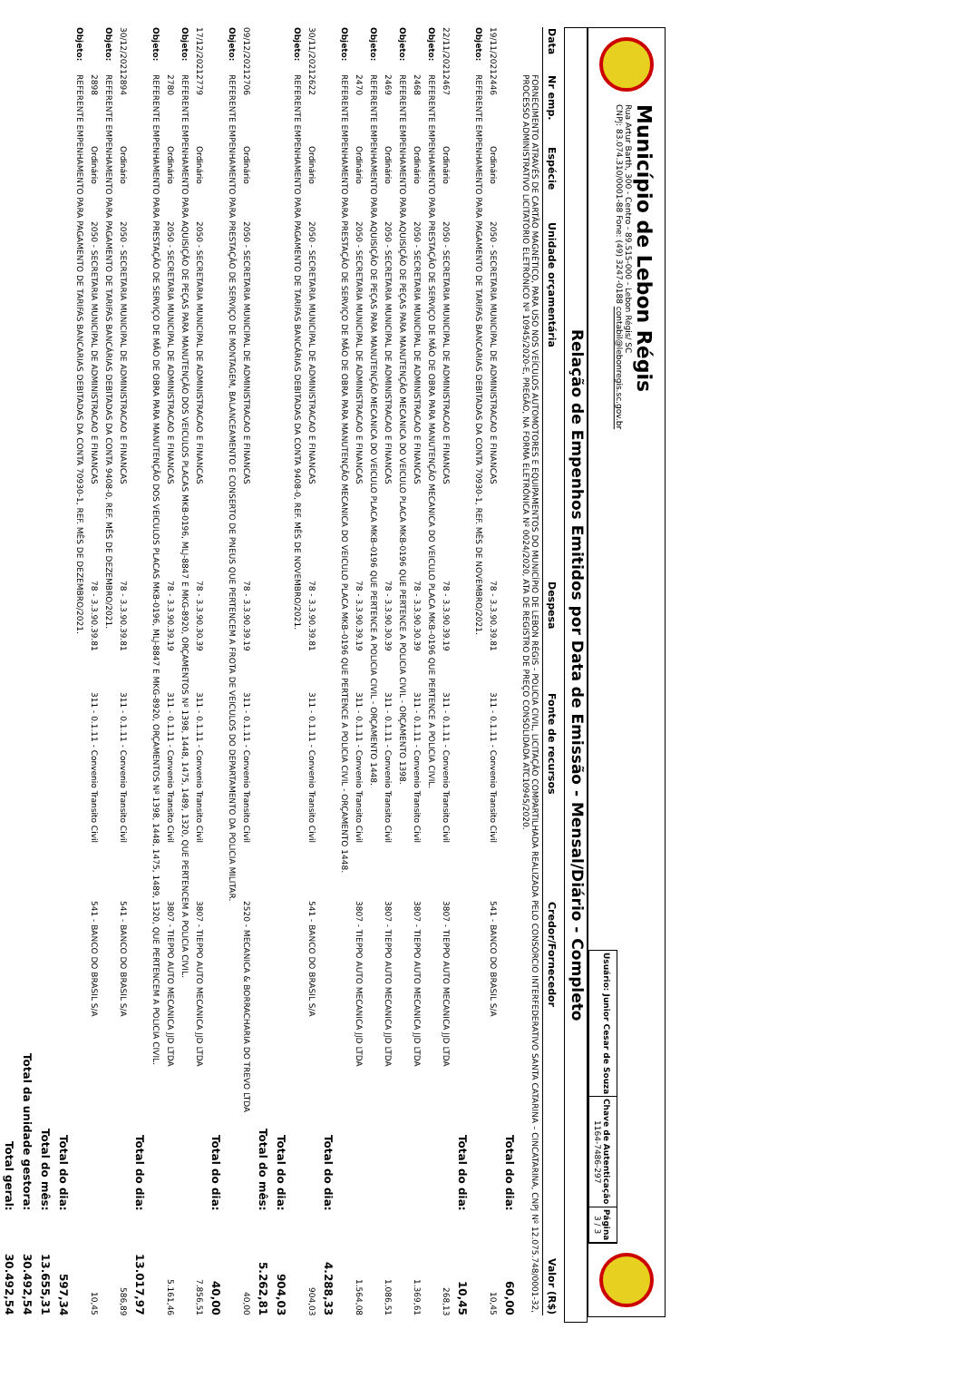Município de Lebon Régis
Rua Artur Barth, 300 - Centro - 89.515-000 - Lebon Régis/ SC
CNPJ: 83.074.310/0001-88 Fone: (49) 3247-0188 contabil@lebonregis.sc.gov.br
Usuário: Junior Cesar de Souza
Chave de Autenticação
1164-7486-297
Página
3 / 3
Relação de Empenhos Emitidos por Data de Emissão - Mensal/Diário - Completo
| Data | Nr emp. | Espécie | Unidade orçamentária | Despesa | Fonte de recursos | Credor/Fornecedor | Valor (R$) |
| --- | --- | --- | --- | --- | --- | --- | --- |
| | FORNECIMENTO ATRAVÉS DE CARTÃO MAGNÉTICO, PARA USO NOS VEÍCULOS AUTOMOTORES E EQUIPAMENTOS DO MUNICÍPIO DE LEBON RÉGIS - POLICIA CIVIL, LICITAÇÃO COMPARTILHADA REALIZADA PELO CONSÓRCIO INTERFEDERATIVO SANTA CATARINA – CINCATARINA, CNPJ Nº 12.075.748/0001-32, PROCESSO ADMINISTRATIVO LICITATÓRIO ELETRÔNICO Nº 10945/2020-E, PREGÃO, NA FORMA ELETRÔNICA Nº 0024/2020, ATA DE REGISTRO DE PREÇO CONSOLIDADA ATC10945/2020. | | | | | | |
| Total do dia: | | | | | | | 60,00 |
| 19/11/2021 | 2446 | Ordinário | 2050 - SECRETARIA MUNICIPAL DE ADMINISTRACAO E FINANCAS | 78 - 3.3.90.39.81 | 311 - 0.1.11 - Convenio Transito Civil | 541 - BANCO DO BRASIL S/A | 10,45 |
| Objeto: | REFERENTE EMPENHAMENTO PARA PAGAMENTO DE TARIFAS BANCARIAS DEBITADAS DA CONTA 70930-1, REF. MÊS DE NOVEMBRO/2021. | | | | | | |
| Total do dia: | | | | | | | 10,45 |
| 22/11/2021 | 2467 | Ordinário | 2050 - SECRETARIA MUNICIPAL DE ADMINISTRACAO E FINANCAS | 78 - 3.3.90.39.19 | 311 - 0.1.11 - Convenio Transito Civil | 3807 - TIEPPO AUTO MECANICA JJD LTDA | 268,13 |
| Objeto: | REFERENTE EMPENHAMENTO PARA PRESTAÇÃO DE SERVIÇO DE MÃO DE OBRA PARA MANUTENÇÃO MECANICA DO VEICULO PLACA MKB–0196 QUE PERTENCE A POLICIA CIVIL. | | | | | | |
| | 2468 | Ordinário | 2050 - SECRETARIA MUNICIPAL DE ADMINISTRACAO E FINANCAS | 78 - 3.3.90.30.39 | 311 - 0.1.11 - Convenio Transito Civil | 3807 - TIEPPO AUTO MECANICA JJD LTDA | 1.369,61 |
| Objeto: | REFERENTE EMPENHAMENTO PARA AQUISIÇÃO DE PEÇAS PARA MANUTENÇÃO MECANICA DO VEICULO PLACA MKB-0196 QUE PERTENCE A POLICIA CIVIL - ORÇAMENTO 1398. | | | | | | |
| | 2469 | Ordinário | 2050 - SECRETARIA MUNICIPAL DE ADMINISTRACAO E FINANCAS | 78 - 3.3.90.30.39 | 311 - 0.1.11 - Convenio Transito Civil | 3807 - TIEPPO AUTO MECANICA JJD LTDA | 1.086,51 |
| Objeto: | REFERENTE EMPENHAMENTO PARA AQUISIÇÃO DE PEÇAS PARA MANUTENÇÃO MECANICA DO VEICULO PLACA MKB–0196 QUE PERTENCE A POLICIA CIVIL - ORÇAMENTO 1448. | | | | | | |
| | 2470 | Ordinário | 2050 - SECRETARIA MUNICIPAL DE ADMINISTRACAO E FINANCAS | 78 - 3.3.90.39.19 | 311 - 0.1.11 - Convenio Transito Civil | 3807 - TIEPPO AUTO MECANICA JJD LTDA | 1.564,08 |
| Objeto: | REFERENTE EMPENHAMENTO PARA PRESTAÇÃO DE SERVIÇO DE MÃO DE OBRA PARA MANUTENÇÃO MECANICA DO VEICULO PLACA MKB–0196 QUE PERTENCE A POLICIA CIVIL - ORÇAMENTO 1448. | | | | | | |
| Total do dia: | | | | | | | 4.288,33 |
| 30/11/2021 | 2622 | Ordinário | 2050 - SECRETARIA MUNICIPAL DE ADMINISTRACAO E FINANCAS | 78 - 3.3.90.39.81 | 311 - 0.1.11 - Convenio Transito Civil | 541 - BANCO DO BRASIL S/A | 904,03 |
| Objeto: | REFERENTE EMPENHAMENTO PARA PAGAMENTO DE TARIFAS BANCÁRIAS DEBITADAS DA CONTA 9408-0, REF. MÊS DE NOVEMBRO/2021. | | | | | | |
| Total do dia: | | | | | | | 904,03 |
| Total do mês: | | | | | | | 5.262,81 |
| 09/12/2021 | 2706 | Ordinário | 2050 - SECRETARIA MUNICIPAL DE ADMINISTRACAO E FINANCAS | 78 - 3.3.90.39.19 | 311 - 0.1.11 - Convenio Transito Civil | 2520 - MECANICA & BORRACHARIA DO TREVO LTDA | 40,00 |
| Objeto: | REFERENTE EMPENHAMENTO PARA PRESTAÇÃO DE SERVIÇO DE MONTAGEM, BALANCEAMENTO E CONSERTO DE PNEUS QUE PERTENCEM A FROTA DE VEICULOS DO DEPARTAMENTO DA POLICIA MILITAR. | | | | | | |
| Total do dia: | | | | | | | 40,00 |
| 17/12/2021 | 2779 | Ordinário | 2050 - SECRETARIA MUNICIPAL DE ADMINISTRACAO E FINANCAS | 78 - 3.3.90.30.39 | 311 - 0.1.11 - Convenio Transito Civil | 3807 - TIEPPO AUTO MECANICA JJD LTDA | 7.856,51 |
| Objeto: | REFERENTE EMPENHAMENTO PARA AQUISIÇÃO DE PEÇAS PARA MANUTENÇÃO DOS VEICULOS PLACAS MKB-0196, MLJ-8847 E MKG-8920, ORÇAMENTOS Nº 1398, 1448, 1475, 1489, 1320, QUE PERTENCEM A POLICIA CIVIL. | | | | | | |
| | 2780 | Ordinário | 2050 - SECRETARIA MUNICIPAL DE ADMINISTRACAO E FINANCAS | 78 - 3.3.90.39.19 | 311 - 0.1.11 - Convenio Transito Civil | 3807 - TIEPPO AUTO MECANICA JJD LTDA | 5.161,46 |
| Objeto: | REFERENTE EMPENHAMENTO PARA PRESTAÇÃO DE SERVIÇO DE MÃO DE OBRA PARA MANUTENÇÃO DOS VEICULOS PLACAS MKB-0196, MLJ-8847 E MKG-8920, ORÇAMENTOS Nº 1398, 1448, 1475, 1489, 1320, QUE PERTENCEM A POLICIA CIVIL. | | | | | | |
| Total do dia: | | | | | | | 13.017,97 |
| 30/12/2021 | 2894 | Ordinário | 2050 - SECRETARIA MUNICIPAL DE ADMINISTRACAO E FINANCAS | 78 - 3.3.90.39.81 | 311 - 0.1.11 - Convenio Transito Civil | 541 - BANCO DO BRASIL S/A | 586,89 |
| Objeto: | REFERENTE EMPENHAMENTO PARA PAGAMENTO DE TARIFAS BANCÁRIAS DEBITADAS DA CONTA 9408-0, REF. MÊS DE DEZEMBRO/2021. | | | | | | |
| | 2898 | Ordinário | 2050 - SECRETARIA MUNICIPAL DE ADMINISTRACAO E FINANCAS | 78 - 3.3.90.39.81 | 311 - 0.1.11 - Convenio Transito Civil | 541 - BANCO DO BRASIL S/A | 10,45 |
| Objeto: | REFERENTE EMPENHAMENTO PARA PAGAMENTO DE TARIFAS BANCARIAS DEBITADAS DA CONTA 70930-1, REF. MÊS DE DEZEMBRO/2021. | | | | | | |
| Total do dia: | | | | | | | 597,34 |
| Total do mês: | | | | | | | 13.655,31 |
| Total da unidade gestora: | | | | | | | 30.492,54 |
| Total geral: | | | | | | | 30.492,54 |